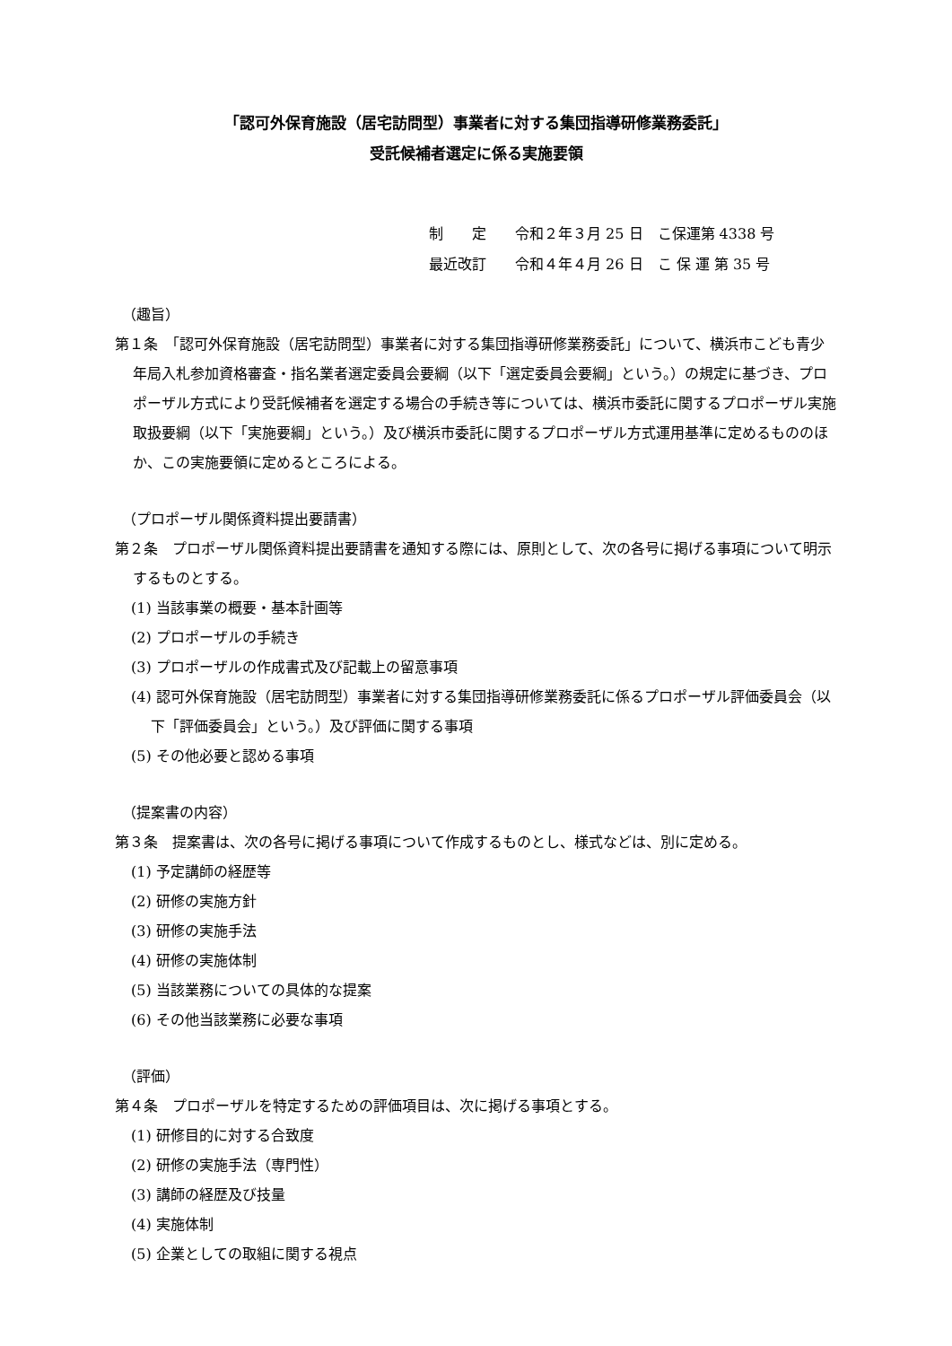「認可外保育施設（居宅訪問型）事業者に対する集団指導研修業務委託」
受託候補者選定に係る実施要領
制　　定　　令和２年３月 25 日　こ保運第 4338 号
最近改訂　　令和４年４月 26 日　こ 保 運 第 35 号
（趣旨）
第１条　「認可外保育施設（居宅訪問型）事業者に対する集団指導研修業務委託」について、横浜市こども青少年局入札参加資格審査・指名業者選定委員会要綱（以下「選定委員会要綱」という。）の規定に基づき、プロポーザル方式により受託候補者を選定する場合の手続き等については、横浜市委託に関するプロポーザル実施取扱要綱（以下「実施要綱」という。）及び横浜市委託に関するプロポーザル方式運用基準に定めるもののほか、この実施要領に定めるところによる。
（プロポーザル関係資料提出要請書）
第２条　プロポーザル関係資料提出要請書を通知する際には、原則として、次の各号に掲げる事項について明示するものとする。
(1) 当該事業の概要・基本計画等
(2) プロポーザルの手続き
(3) プロポーザルの作成書式及び記載上の留意事項
(4) 認可外保育施設（居宅訪問型）事業者に対する集団指導研修業務委託に係るプロポーザル評価委員会（以下「評価委員会」という。）及び評価に関する事項
(5) その他必要と認める事項
（提案書の内容）
第３条　提案書は、次の各号に掲げる事項について作成するものとし、様式などは、別に定める。
(1) 予定講師の経歴等
(2) 研修の実施方針
(3) 研修の実施手法
(4) 研修の実施体制
(5) 当該業務についての具体的な提案
(6) その他当該業務に必要な事項
（評価）
第４条　プロポーザルを特定するための評価項目は、次に掲げる事項とする。
(1) 研修目的に対する合致度
(2) 研修の実施手法（専門性）
(3) 講師の経歴及び技量
(4) 実施体制
(5) 企業としての取組に関する視点